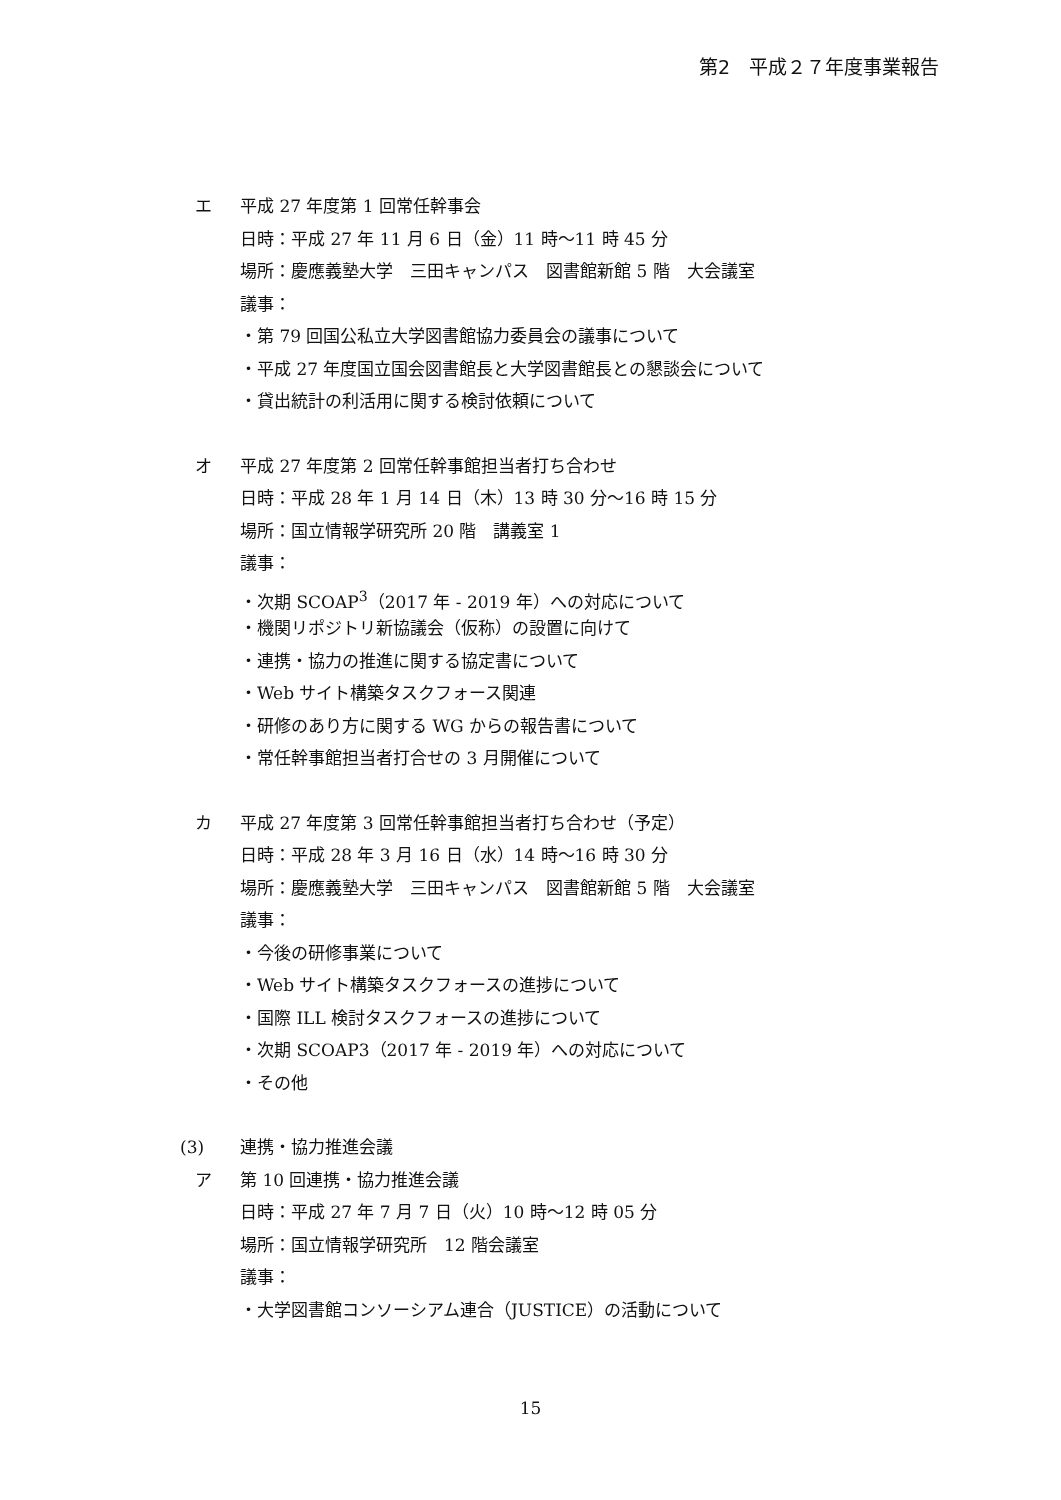第2　平成２７年度事業報告
エ 平成 27 年度第 1 回常任幹事会
日時：平成 27 年 11 月 6 日（金）11 時～11 時 45 分
場所：慶應義塾大学　三田キャンパス　図書館新館 5 階　大会議室
議事：
・第 79 回国公私立大学図書館協力委員会の議事について
・平成 27 年度国立国会図書館長と大学図書館長との懇談会について
・貸出統計の利活用に関する検討依頼について
オ 平成 27 年度第 2 回常任幹事館担当者打ち合わせ
日時：平成 28 年 1 月 14 日（木）13 時 30 分～16 時 15 分
場所：国立情報学研究所 20 階　講義室 1
議事：
・次期 SCOAP<sup>3</sup>（2017 年 - 2019 年）への対応について
・機関リポジトリ新協議会（仮称）の設置に向けて
・連携・協力の推進に関する協定書について
・Web サイト構築タスクフォース関連
・研修のあり方に関する WG からの報告書について
・常任幹事館担当者打合せの 3 月開催について
カ 平成 27 年度第 3 回常任幹事館担当者打ち合わせ（予定）
日時：平成 28 年 3 月 16 日（水）14 時～16 時 30 分
場所：慶應義塾大学　三田キャンパス　図書館新館 5 階　大会議室
議事：
・今後の研修事業について
・Web サイト構築タスクフォースの進捗について
・国際 ILL 検討タスクフォースの進捗について
・次期 SCOAP3（2017 年 - 2019 年）への対応について
・その他
(3) 連携・協力推進会議
ア 第 10 回連携・協力推進会議
日時：平成 27 年 7 月 7 日（火）10 時～12 時 05 分
場所：国立情報学研究所　12 階会議室
議事：
・大学図書館コンソーシアム連合（JUSTICE）の活動について
15